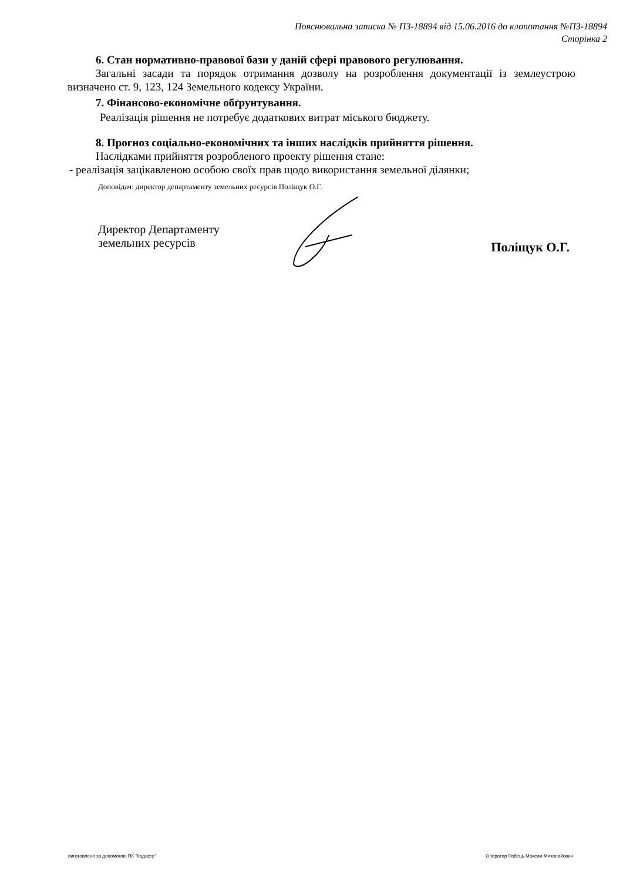Пояснювальна записка № ПЗ-18894 від 15.06.2016 до клопотання №ПЗ-18894
Сторінка 2
6. Стан нормативно-правової бази у даній сфері правового регулювання.
Загальні засади та порядок отримання дозволу на розроблення документації із землеустрою визначено ст. 9, 123, 124 Земельного кодексу України.
7. Фінансово-економічне обґрунтування.
Реалізація рішення не потребує додаткових витрат міського бюджету.
8. Прогноз соціально-економічних та інших наслідків прийняття рішення.
Наслідками прийняття розробленого проекту рішення стане:
- реалізація зацікавленою особою своїх прав щодо використання земельної ділянки;
Доповідач: директор департаменту земельних ресурсів Поліщук О.Г.
Директор Департаменту
земельних ресурсів
Поліщук О.Г.
виготовлено за допомогою ПК "Кадастр" Оператор Рабець Максим Миколайович